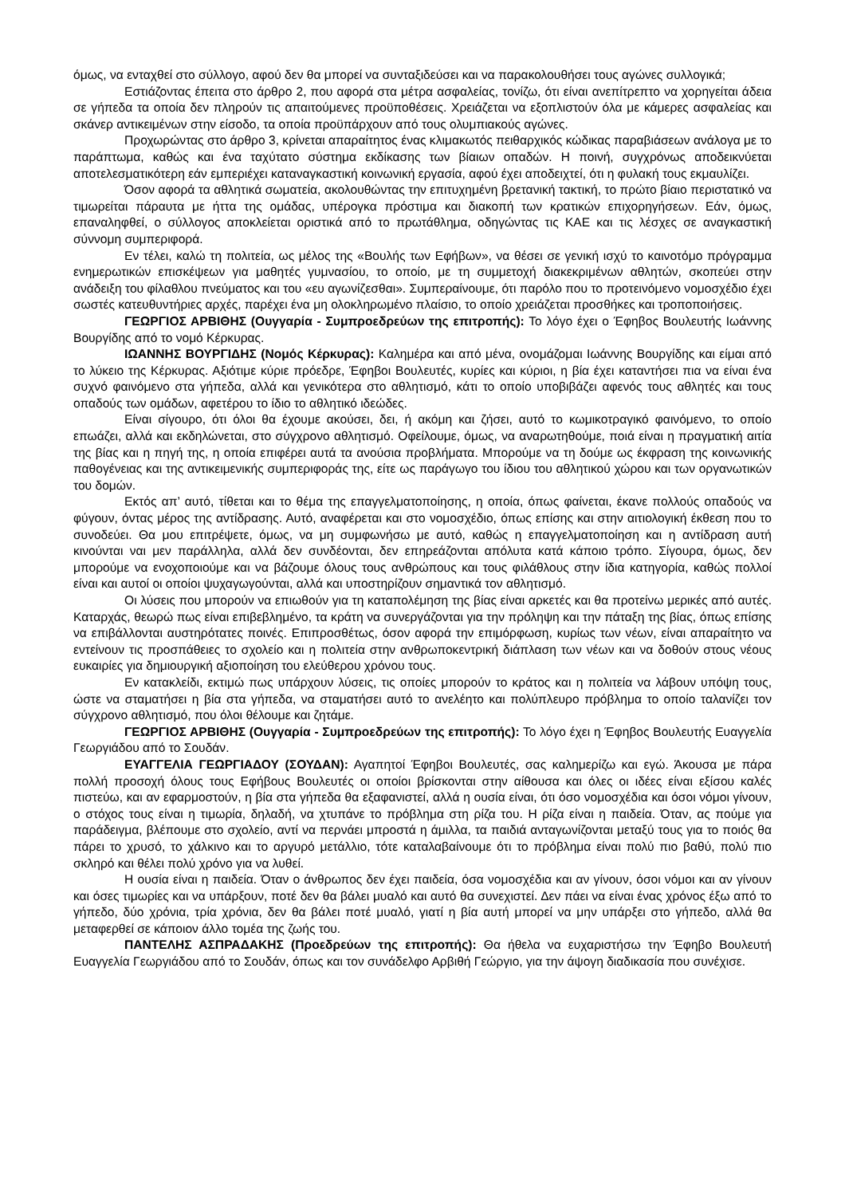όμως, να ενταχθεί στο σύλλογο, αφού δεν θα μπορεί να συνταξιδεύσει και να παρακολουθήσει τους αγώνες συλλογικά;
Εστιάζοντας έπειτα στο άρθρο 2, που αφορά στα μέτρα ασφαλείας, τονίζω, ότι είναι ανεπίτρεπτο να χορηγείται άδεια σε γήπεδα τα οποία δεν πληρούν τις απαιτούμενες προϋποθέσεις. Χρειάζεται να εξοπλιστούν όλα με κάμερες ασφαλείας και σκάνερ αντικειμένων στην είσοδο, τα οποία προϋπάρχουν από τους ολυμπιακούς αγώνες.
Προχωρώντας στο άρθρο 3, κρίνεται απαραίτητος ένας κλιμακωτός πειθαρχικός κώδικας παραβιάσεων ανάλογα με το παράπτωμα, καθώς και ένα ταχύτατο σύστημα εκδίκασης των βίαιων οπαδών. Η ποινή, συγχρόνως αποδεικνύεται αποτελεσματικότερη εάν εμπεριέχει καταναγκαστική κοινωνική εργασία, αφού έχει αποδειχτεί, ότι η φυλακή τους εκμαυλίζει.
Όσον αφορά τα αθλητικά σωματεία, ακολουθώντας την επιτυχημένη βρετανική τακτική, το πρώτο βίαιο περιστατικό να τιμωρείται πάραυτα με ήττα της ομάδας, υπέρογκα πρόστιμα και διακοπή των κρατικών επιχορηγήσεων. Εάν, όμως, επαναληφθεί, ο σύλλογος αποκλείεται οριστικά από το πρωτάθλημα, οδηγώντας τις ΚΑΕ και τις λέσχες σε αναγκαστική σύννομη συμπεριφορά.
Εν τέλει, καλώ τη πολιτεία, ως μέλος της «Βουλής των Εφήβων», να θέσει σε γενική ισχύ το καινοτόμο πρόγραμμα ενημερωτικών επισκέψεων για μαθητές γυμνασίου, το οποίο, με τη συμμετοχή διακεκριμένων αθλητών, σκοπεύει στην ανάδειξη του φίλαθλου πνεύματος και του «ευ αγωνίζεσθαι». Συμπεραίνουμε, ότι παρόλο που το προτεινόμενο νομοσχέδιο έχει σωστές κατευθυντήριες αρχές, παρέχει ένα μη ολοκληρωμένο πλαίσιο, το οποίο χρειάζεται προσθήκες και τροποποιήσεις.
ΓΕΩΡΓΙΟΣ ΑΡΒΙΘΗΣ (Ουγγαρία - Συμπροεδρεύων της επιτροπής): Το λόγο έχει ο Έφηβος Βουλευτής Ιωάννης Βουργίδης από το νομό Κέρκυρας.
ΙΩΑΝΝΗΣ ΒΟΥΡΓΙΔΗΣ (Νομός Κέρκυρας): Καλημέρα και από μένα, ονομάζομαι Ιωάννης Βουργίδης και είμαι από το λύκειο της Κέρκυρας. Αξιότιμε κύριε πρόεδρε, Έφηβοι Βουλευτές, κυρίες και κύριοι, η βία έχει καταντήσει πια να είναι ένα συχνό φαινόμενο στα γήπεδα, αλλά και γενικότερα στο αθλητισμό, κάτι το οποίο υποβιβάζει αφενός τους αθλητές και τους οπαδούς των ομάδων, αφετέρου το ίδιο το αθλητικό ιδεώδες.
Είναι σίγουρο, ότι όλοι θα έχουμε ακούσει, δει, ή ακόμη και ζήσει, αυτό το κωμικοτραγικό φαινόμενο, το οποίο επωάζει, αλλά και εκδηλώνεται, στο σύγχρονο αθλητισμό. Οφείλουμε, όμως, να αναρωτηθούμε, ποιά είναι η πραγματική αιτία της βίας και η πηγή της, η οποία επιφέρει αυτά τα ανούσια προβλήματα. Μπορούμε να τη δούμε ως έκφραση της κοινωνικής παθογένειας και της αντικειμενικής συμπεριφοράς της, είτε ως παράγωγο του ίδιου του αθλητικού χώρου και των οργανωτικών του δομών.
Εκτός απ’ αυτό, τίθεται και το θέμα της επαγγελματοποίησης, η οποία, όπως φαίνεται, έκανε πολλούς οπαδούς να φύγουν, όντας μέρος της αντίδρασης. Αυτό, αναφέρεται και στο νομοσχέδιο, όπως επίσης και στην αιτιολογική έκθεση που το συνοδεύει. Θα μου επιτρέψετε, όμως, να μη συμφωνήσω με αυτό, καθώς η επαγγελματοποίηση και η αντίδραση αυτή κινούνται ναι μεν παράλληλα, αλλά δεν συνδέονται, δεν επηρεάζονται απόλυτα κατά κάποιο τρόπο. Σίγουρα, όμως, δεν μπορούμε να ενοχοποιούμε και να βάζουμε όλους τους ανθρώπους και τους φιλάθλους στην ίδια κατηγορία, καθώς πολλοί είναι και αυτοί οι οποίοι ψυχαγωγούνται, αλλά και υποστηρίζουν σημαντικά τον αθλητισμό.
Οι λύσεις που μπορούν να επιωθούν για τη καταπολέμηση της βίας είναι αρκετές και θα προτείνω μερικές από αυτές. Καταρχάς, θεωρώ πως είναι επιβεβλημένο, τα κράτη να συνεργάζονται για την πρόληψη και την πάταξη της βίας, όπως επίσης να επιβάλλονται αυστηρότατες ποινές. Επιπροσθέτως, όσον αφορά την επιμόρφωση, κυρίως των νέων, είναι απαραίτητο να εντείνουν τις προσπάθειες το σχολείο και η πολιτεία στην ανθρωποκεντρική διάπλαση των νέων και να δοθούν στους νέους ευκαιρίες για δημιουργική αξιοποίηση του ελεύθερου χρόνου τους.
Εν κατακλείδι, εκτιμώ πως υπάρχουν λύσεις, τις οποίες μπορούν το κράτος και η πολιτεία να λάβουν υπόψη τους, ώστε να σταματήσει η βία στα γήπεδα, να σταματήσει αυτό το ανελέητο και πολύπλευρο πρόβλημα το οποίο ταλανίζει τον σύγχρονο αθλητισμό, που όλοι θέλουμε και ζητάμε.
ΓΕΩΡΓΙΟΣ ΑΡΒΙΘΗΣ (Ουγγαρία - Συμπροεδρεύων της επιτροπής): Το λόγο έχει η Έφηβος Βουλευτής Ευαγγελία Γεωργιάδου από το Σουδάν.
ΕΥΑΓΓΕΛΙΑ ΓΕΩΡΓΙΑΔΟΥ (ΣΟΥΔΑΝ): Αγαπητοί Έφηβοι Βουλευτές, σας καλημερίζω και εγώ. Άκουσα με πάρα πολλή προσοχή όλους τους Εφήβους Βουλευτές οι οποίοι βρίσκονται στην αίθουσα και όλες οι ιδέες είναι εξίσου καλές πιστεύω, και αν εφαρμοστούν, η βία στα γήπεδα θα εξαφανιστεί, αλλά η ουσία είναι, ότι όσο νομοσχέδια και όσοι νόμοι γίνουν, ο στόχος τους είναι η τιμωρία, δηλαδή, να χτυπάνε το πρόβλημα στη ρίζα του. Η ρίζα είναι η παιδεία. Όταν, ας πούμε για παράδειγμα, βλέπουμε στο σχολείο, αντί να περνάει μπροστά η άμιλλα, τα παιδιά ανταγωνίζονται μεταξύ τους για το ποιός θα πάρει το χρυσό, το χάλκινο και το αργυρό μετάλλιο, τότε καταλαβαίνουμε ότι το πρόβλημα είναι πολύ πιο βαθύ, πολύ πιο σκληρό και θέλει πολύ χρόνο για να λυθεί.
Η ουσία είναι η παιδεία. Όταν ο άνθρωπος δεν έχει παιδεία, όσα νομοσχέδια και αν γίνουν, όσοι νόμοι και αν γίνουν και όσες τιμωρίες και να υπάρξουν, ποτέ δεν θα βάλει μυαλό και αυτό θα συνεχιστεί. Δεν πάει να είναι ένας χρόνος έξω από το γήπεδο, δύο χρόνια, τρία χρόνια, δεν θα βάλει ποτέ μυαλό, γιατί η βία αυτή μπορεί να μην υπάρξει στο γήπεδο, αλλά θα μεταφερθεί σε κάποιον άλλο τομέα της ζωής του.
ΠΑΝΤΕΛΗΣ ΑΣΠΡΑΔΑΚΗΣ (Προεδρεύων της επιτροπής): Θα ήθελα να ευχαριστήσω την Έφηβο Βουλευτή Ευαγγελία Γεωργιάδου από το Σουδάν, όπως και τον συνάδελφο Αρβιθή Γεώργιο, για την άψογη διαδικασία που συνέχισε.